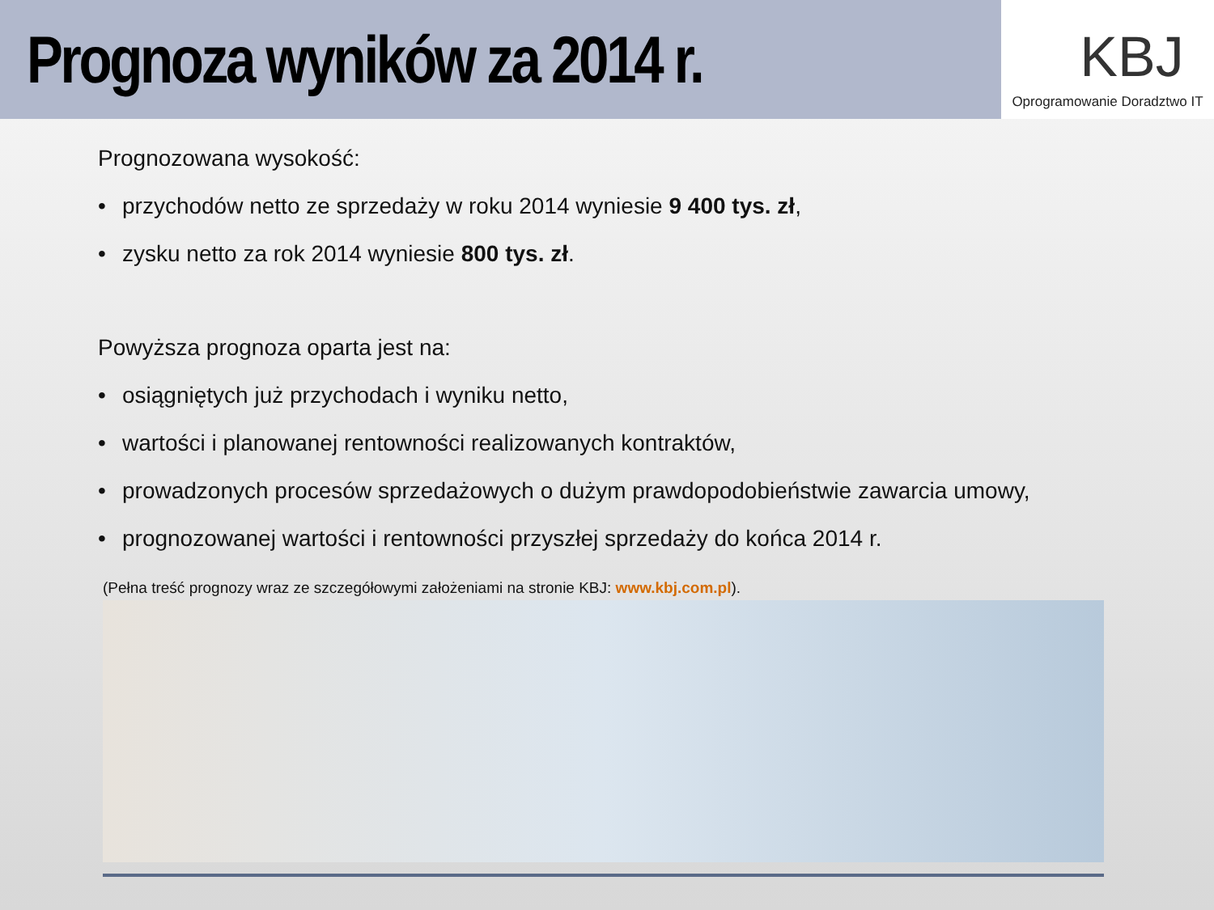Prognoza wyników za 2014 r.
KBJ
Oprogramowanie Doradztwo IT
Prognozowana wysokość:
• przychodów netto ze sprzedaży w roku 2014 wyniesie 9 400 tys. zł,
• zysku netto za rok 2014 wyniesie 800 tys. zł.
Powyższa prognoza oparta jest na:
• osiągniętych już przychodach i wyniku netto,
• wartości i planowanej rentowności realizowanych kontraktów,
• prowadzonych procesów sprzedażowych o dużym prawdopodobieństwie zawarcia umowy,
• prognozowanej wartości i rentowności przyszłej sprzedaży do końca 2014 r.
(Pełna treść prognozy wraz ze szczegółowymi założeniami na stronie KBJ: www.kbj.com.pl).